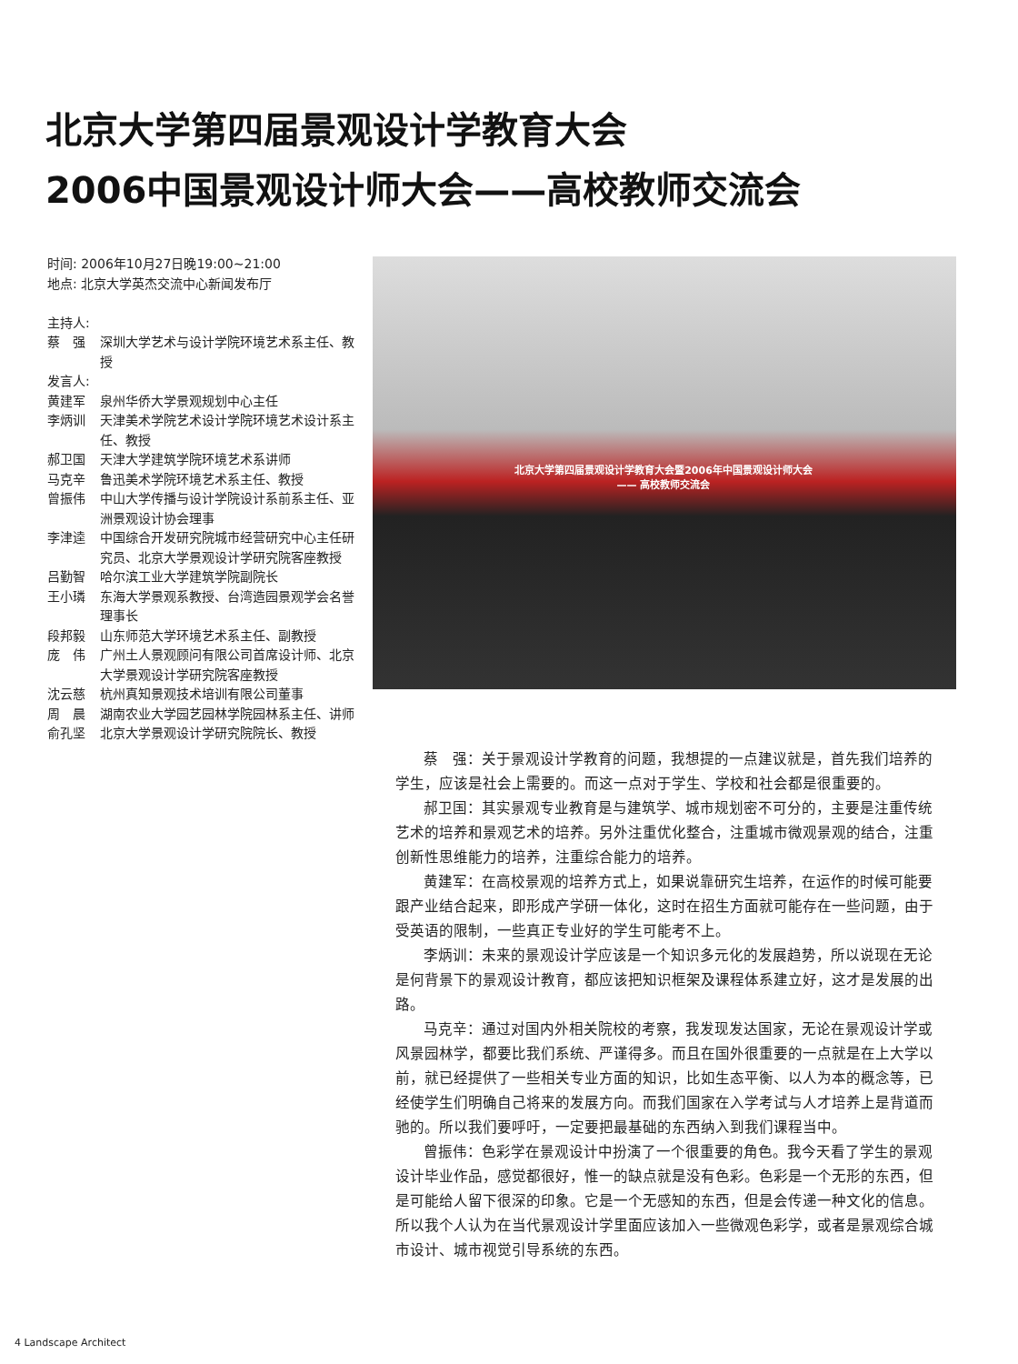北京大学第四届景观设计学教育大会
2006中国景观设计师大会——高校教师交流会
时间: 2006年10月27日晚19:00~21:00
地点: 北京大学英杰交流中心新闻发布厅
主持人:
蔡　强 深圳大学艺术与设计学院环境艺术系主任、教授
发言人:
黄建军 泉州华侨大学景观规划中心主任
李炳训 天津美术学院艺术设计学院环境艺术设计系主任、教授
郝卫国 天津大学建筑学院环境艺术系讲师
马克辛 鲁迅美术学院环境艺术系主任、教授
曾振伟 中山大学传播与设计学院设计系前系主任、亚洲景观设计协会理事
李津逵 中国综合开发研究院城市经营研究中心主任研究员、北京大学景观设计学研究院客座教授
吕勤智 哈尔滨工业大学建筑学院副院长
王小璘 东海大学景观系教授、台湾造园景观学会名誉理事长
段邦毅 山东师范大学环境艺术系主任、副教授
庞　伟 广州土人景观顾问有限公司首席设计师、北京大学景观设计学研究院客座教授
沈云慈 杭州真知景观技术培训有限公司董事
周　晨 湖南农业大学园艺园林学院园林系主任、讲师
俞孔坚 北京大学景观设计学研究院院长、教授
北京大学第四届景观设计学教育大会暨2006年中国景观设计师大会
—— 高校教师交流会
蔡　强：关于景观设计学教育的问题，我想提的一点建议就是，首先我们培养的学生，应该是社会上需要的。而这一点对于学生、学校和社会都是很重要的。
郝卫国：其实景观专业教育是与建筑学、城市规划密不可分的，主要是注重传统艺术的培养和景观艺术的培养。另外注重优化整合，注重城市微观景观的结合，注重创新性思维能力的培养，注重综合能力的培养。
黄建军：在高校景观的培养方式上，如果说靠研究生培养，在运作的时候可能要跟产业结合起来，即形成产学研一体化，这时在招生方面就可能存在一些问题，由于受英语的限制，一些真正专业好的学生可能考不上。
李炳训：未来的景观设计学应该是一个知识多元化的发展趋势，所以说现在无论是何背景下的景观设计教育，都应该把知识框架及课程体系建立好，这才是发展的出路。
马克辛：通过对国内外相关院校的考察，我发现发达国家，无论在景观设计学或风景园林学，都要比我们系统、严谨得多。而且在国外很重要的一点就是在上大学以前，就已经提供了一些相关专业方面的知识，比如生态平衡、以人为本的概念等，已经使学生们明确自己将来的发展方向。而我们国家在入学考试与人才培养上是背道而驰的。所以我们要呼吁，一定要把最基础的东西纳入到我们课程当中。
曾振伟：色彩学在景观设计中扮演了一个很重要的角色。我今天看了学生的景观设计毕业作品，感觉都很好，惟一的缺点就是没有色彩。色彩是一个无形的东西，但是可能给人留下很深的印象。它是一个无感知的东西，但是会传递一种文化的信息。所以我个人认为在当代景观设计学里面应该加入一些微观色彩学，或者是景观综合城市设计、城市视觉引导系统的东西。
4 Landscape Architect